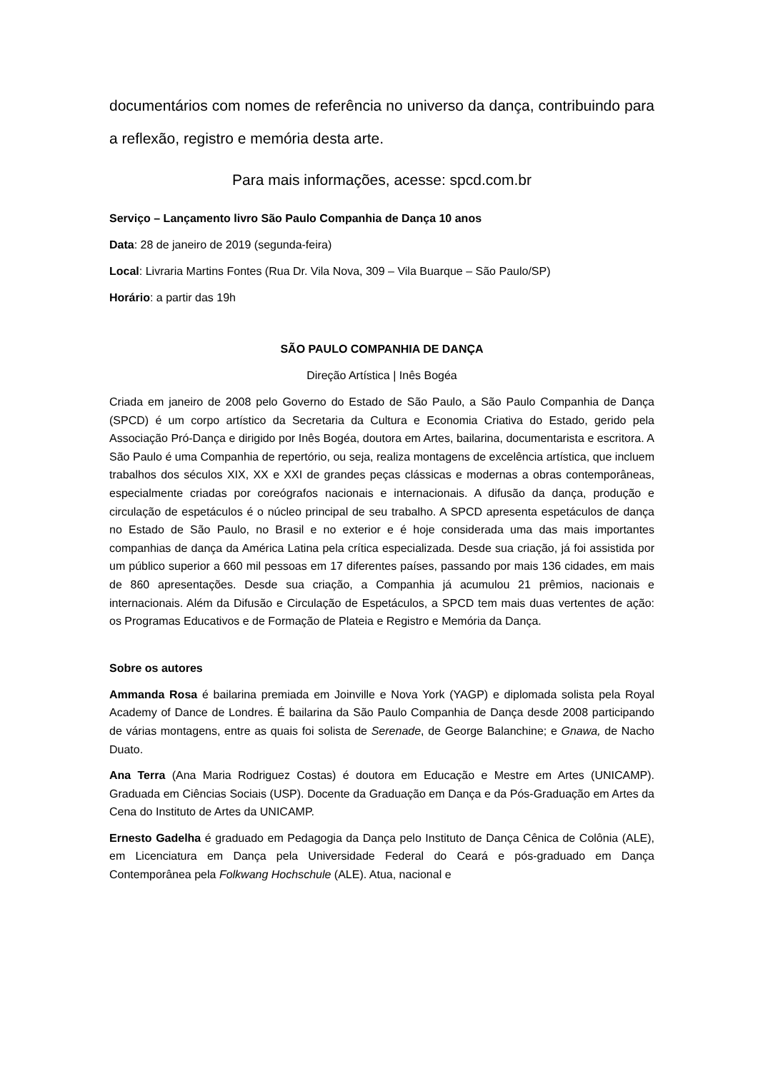documentários com nomes de referência no universo da dança, contribuindo para a reflexão, registro e memória desta arte.
Para mais informações, acesse: spcd.com.br
Serviço – Lançamento livro São Paulo Companhia de Dança 10 anos
Data: 28 de janeiro de 2019 (segunda-feira)
Local: Livraria Martins Fontes (Rua Dr. Vila Nova, 309 – Vila Buarque – São Paulo/SP)
Horário: a partir das 19h
SÃO PAULO COMPANHIA DE DANÇA
Direção Artística | Inês Bogéa
Criada em janeiro de 2008 pelo Governo do Estado de São Paulo, a São Paulo Companhia de Dança (SPCD) é um corpo artístico da Secretaria da Cultura e Economia Criativa do Estado, gerido pela Associação Pró-Dança e dirigido por Inês Bogéa, doutora em Artes, bailarina, documentarista e escritora. A São Paulo é uma Companhia de repertório, ou seja, realiza montagens de excelência artística, que incluem trabalhos dos séculos XIX, XX e XXI de grandes peças clássicas e modernas a obras contemporâneas, especialmente criadas por coreógrafos nacionais e internacionais. A difusão da dança, produção e circulação de espetáculos é o núcleo principal de seu trabalho. A SPCD apresenta espetáculos de dança no Estado de São Paulo, no Brasil e no exterior e é hoje considerada uma das mais importantes companhias de dança da América Latina pela crítica especializada. Desde sua criação, já foi assistida por um público superior a 660 mil pessoas em 17 diferentes países, passando por mais 136 cidades, em mais de 860 apresentações. Desde sua criação, a Companhia já acumulou 21 prêmios, nacionais e internacionais. Além da Difusão e Circulação de Espetáculos, a SPCD tem mais duas vertentes de ação: os Programas Educativos e de Formação de Plateia e Registro e Memória da Dança.
Sobre os autores
Ammanda Rosa é bailarina premiada em Joinville e Nova York (YAGP) e diplomada solista pela Royal Academy of Dance de Londres. É bailarina da São Paulo Companhia de Dança desde 2008 participando de várias montagens, entre as quais foi solista de Serenade, de George Balanchine; e Gnawa, de Nacho Duato.
Ana Terra (Ana Maria Rodriguez Costas) é doutora em Educação e Mestre em Artes (UNICAMP). Graduada em Ciências Sociais (USP). Docente da Graduação em Dança e da Pós-Graduação em Artes da Cena do Instituto de Artes da UNICAMP.
Ernesto Gadelha é graduado em Pedagogia da Dança pelo Instituto de Dança Cênica de Colônia (ALE), em Licenciatura em Dança pela Universidade Federal do Ceará e pós-graduado em Dança Contemporânea pela Folkwang Hochschule (ALE). Atua, nacional e